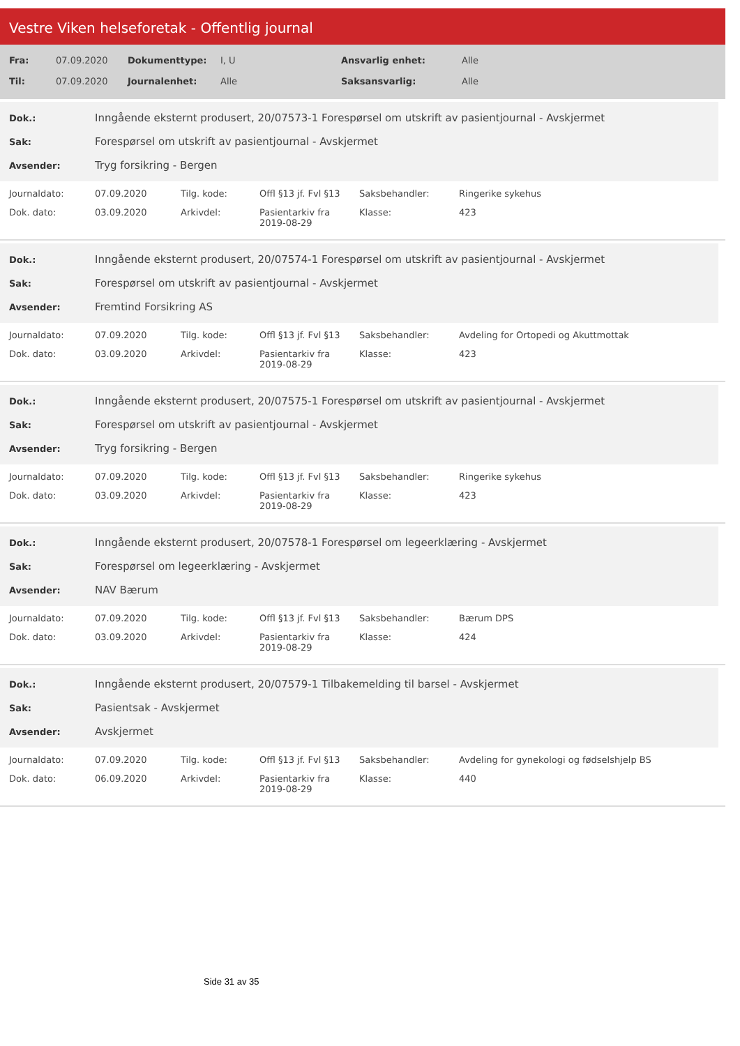Vestre Viken helseforetak - Offentlig journal
| Fra: | 07.09.2020 | Dokumenttype: | I, U | Ansvarlig enhet: | Alle |
| Til: | 07.09.2020 | Journalenhet: | Alle | Saksansvarlig: | Alle |
| Dok.: | Inngående eksternt produsert, 20/07573-1 Forespørsel om utskrift av pasientjournal - Avskjermet |
| Sak: | Forespørsel om utskrift av pasientjournal - Avskjermet |
| Avsender: | Tryg forsikring - Bergen |
| Journaldato: | 07.09.2020 | Tilg. kode: | Offl §13 jf. Fvl §13 | Saksbehandler: | Ringerike sykehus |
| Dok. dato: | 03.09.2020 | Arkivdel: | Pasientarkiv fra 2019-08-29 | Klasse: | 423 |
| Dok.: | Inngående eksternt produsert, 20/07574-1 Forespørsel om utskrift av pasientjournal - Avskjermet |
| Sak: | Forespørsel om utskrift av pasientjournal - Avskjermet |
| Avsender: | Fremtind Forsikring AS |
| Journaldato: | 07.09.2020 | Tilg. kode: | Offl §13 jf. Fvl §13 | Saksbehandler: | Avdeling for Ortopedi og Akuttmottak |
| Dok. dato: | 03.09.2020 | Arkivdel: | Pasientarkiv fra 2019-08-29 | Klasse: | 423 |
| Dok.: | Inngående eksternt produsert, 20/07575-1 Forespørsel om utskrift av pasientjournal - Avskjermet |
| Sak: | Forespørsel om utskrift av pasientjournal - Avskjermet |
| Avsender: | Tryg forsikring - Bergen |
| Journaldato: | 07.09.2020 | Tilg. kode: | Offl §13 jf. Fvl §13 | Saksbehandler: | Ringerike sykehus |
| Dok. dato: | 03.09.2020 | Arkivdel: | Pasientarkiv fra 2019-08-29 | Klasse: | 423 |
| Dok.: | Inngående eksternt produsert, 20/07578-1 Forespørsel om legeerklæring - Avskjermet |
| Sak: | Forespørsel om legeerklæring - Avskjermet |
| Avsender: | NAV Bærum |
| Journaldato: | 07.09.2020 | Tilg. kode: | Offl §13 jf. Fvl §13 | Saksbehandler: | Bærum DPS |
| Dok. dato: | 03.09.2020 | Arkivdel: | Pasientarkiv fra 2019-08-29 | Klasse: | 424 |
| Dok.: | Inngående eksternt produsert, 20/07579-1 Tilbakemelding til barsel - Avskjermet |
| Sak: | Pasientsak - Avskjermet |
| Avsender: | Avskjermet |
| Journaldato: | 07.09.2020 | Tilg. kode: | Offl §13 jf. Fvl §13 | Saksbehandler: | Avdeling for gynekologi og fødselshjelp BS |
| Dok. dato: | 06.09.2020 | Arkivdel: | Pasientarkiv fra 2019-08-29 | Klasse: | 440 |
Side 31 av 35